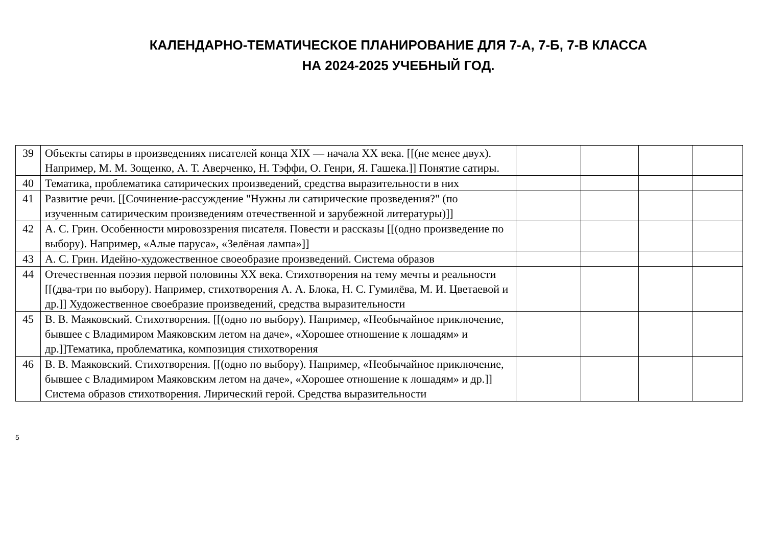КАЛЕНДАРНО-ТЕМАТИЧЕСКОЕ ПЛАНИРОВАНИЕ ДЛЯ 7-А, 7-Б, 7-В КЛАССА
НА 2024-2025 УЧЕБНЫЙ ГОД.
| 39 | Объекты сатиры в произведениях писателей конца XIX — начала XX века. [[(не менее двух). Например, М. М. Зощенко, А. Т. Аверченко, Н. Тэффи, О. Генри, Я. Гашека.]] Понятие сатиры. | | | | |
| 40 | Тематика, проблематика сатирических произведений, средства выразительности в них | | | | |
| 41 | Развитие речи. [[Сочинение-рассуждение "Нужны ли сатирические прозведения?" (по изученным сатирическим произведениям отечественной и зарубежной литературы)]] | | | | |
| 42 | А. С. Грин. Особенности мировоззрения писателя. Повести и рассказы [[(одно произведение по выбору). Например, «Алые паруса», «Зелёная лампа»]] | | | | |
| 43 | А. С. Грин. Идейно-художественное своеобразие произведений. Система образов | | | | |
| 44 | Отечественная поэзия первой половины XX века. Стихотворения на тему мечты и реальности [[(два-три по выбору). Например, стихотворения А. А. Блока, Н. С. Гумилёва, М. И. Цветаевой и др.]] Художественное своебразие произведений, средства выразительности | | | | |
| 45 | В. В. Маяковский. Стихотворения. [[(одно по выбору). Например, «Необычайное приключение, бывшее с Владимиром Маяковским летом на даче», «Хорошее отношение к лошадям» и др.]]Тематика, проблематика, композиция стихотворения | | | | |
| 46 | В. В. Маяковский. Стихотворения. [[(одно по выбору). Например, «Необычайное приключение, бывшее с Владимиром Маяковским летом на даче», «Хорошее отношение к лошадям» и др.]] Система образов стихотворения. Лирический герой. Средства выразительности | | | | |
5